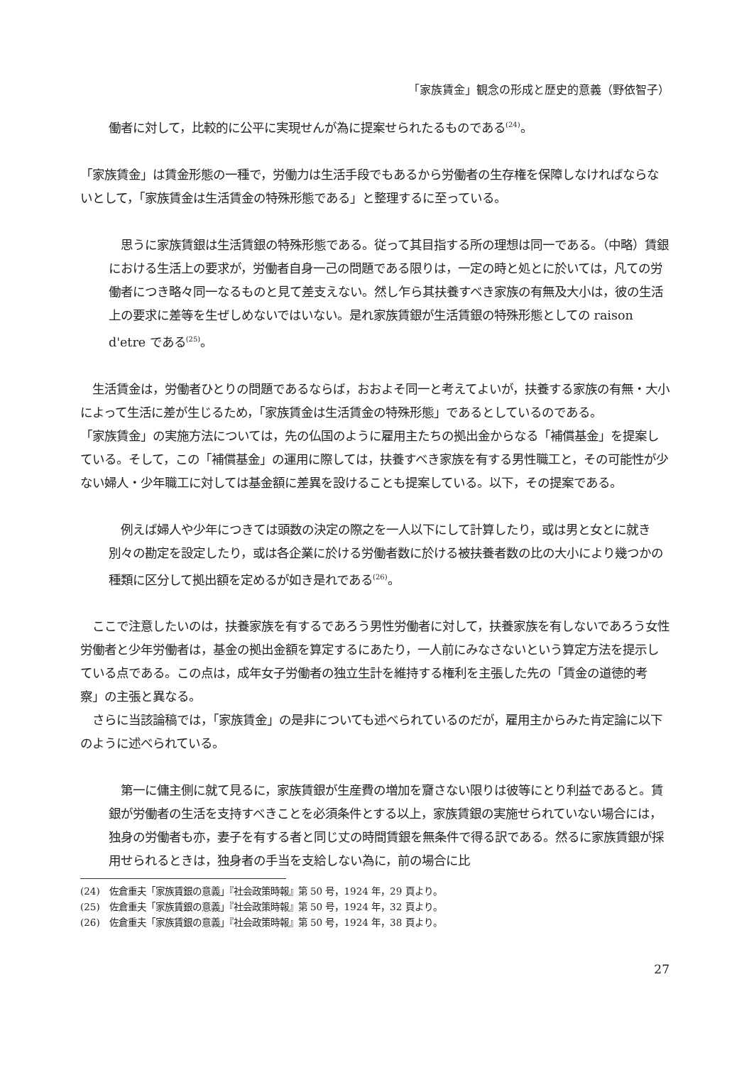「家族賃金」観念の形成と歴史的意義（野依智子）
働者に対して，比較的に公平に実現せんが為に提案せられたるものである<sup>(24)</sup>。
「家族賃金」は賃金形態の一種で，労働力は生活手段でもあるから労働者の生存権を保障しなければならないとして，「家族賃金は生活賃金の特殊形態である」と整理するに至っている。
　思うに家族賃銀は生活賃銀の特殊形態である。従って其目指する所の理想は同一である。（中略）賃銀における生活上の要求が，労働者自身一己の問題である限りは，一定の時と処とに於いては，凡ての労働者につき略々同一なるものと見て差支えない。然し乍ら其扶養すべき家族の有無及大小は，彼の生活上の要求に差等を生ぜしめないではいない。是れ家族賃銀が生活賃銀の特殊形態としての raison d'etre である<sup>(25)</sup>。
　生活賃金は，労働者ひとりの問題であるならば，おおよそ同一と考えてよいが，扶養する家族の有無・大小によって生活に差が生じるため，「家族賃金は生活賃金の特殊形態」であるとしているのである。
「家族賃金」の実施方法については，先の仏国のように雇用主たちの拠出金からなる「補償基金」を提案している。そして，この「補償基金」の運用に際しては，扶養すべき家族を有する男性職工と，その可能性が少ない婦人・少年職工に対しては基金額に差異を設けることも提案している。以下，その提案である。
　例えば婦人や少年につきては頭数の決定の際之を一人以下にして計算したり，或は男と女とに就き別々の勘定を設定したり，或は各企業に於ける労働者数に於ける被扶養者数の比の大小により幾つかの種類に区分して拠出額を定めるが如き是れである<sup>(26)</sup>。
　ここで注意したいのは，扶養家族を有するであろう男性労働者に対して，扶養家族を有しないであろう女性労働者と少年労働者は，基金の拠出金額を算定するにあたり，一人前にみなさないという算定方法を提示している点である。この点は，成年女子労働者の独立生計を維持する権利を主張した先の「賃金の道徳的考察」の主張と異なる。
　さらに当該論稿では，「家族賃金」の是非についても述べられているのだが，雇用主からみた肯定論に以下のように述べられている。
　第一に傭主側に就て見るに，家族賃銀が生産費の増加を齎さない限りは彼等にとり利益であると。賃銀が労働者の生活を支持すべきことを必須条件とする以上，家族賃銀の実施せられていない場合には，独身の労働者も亦，妻子を有する者と同じ丈の時間賃銀を無条件で得る訳である。然るに家族賃銀が採用せられるときは，独身者の手当を支給しない為に，前の場合に比
(24)　佐倉重夫「家族賃銀の意義」『社会政策時報』第 50 号，1924 年，29 頁より。
(25)　佐倉重夫「家族賃銀の意義」『社会政策時報』第 50 号，1924 年，32 頁より。
(26)　佐倉重夫「家族賃銀の意義」『社会政策時報』第 50 号，1924 年，38 頁より。
27